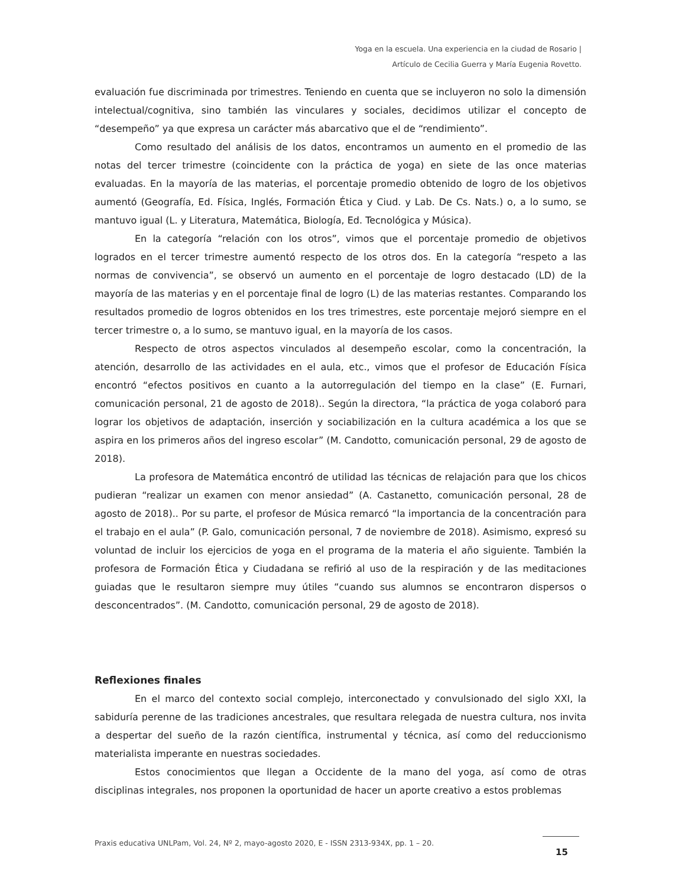Yoga en la escuela. Una experiencia en la ciudad de Rosario |
Artículo de Cecilia Guerra y María Eugenia Rovetto.
evaluación fue discriminada por trimestres. Teniendo en cuenta que se incluyeron no solo la dimensión intelectual/cognitiva, sino también las vinculares y sociales, decidimos utilizar el concepto de “desempeño” ya que expresa un carácter más abarcativo que el de “rendimiento”.
Como resultado del análisis de los datos, encontramos un aumento en el promedio de las notas del tercer trimestre (coincidente con la práctica de yoga) en siete de las once materias evaluadas. En la mayoría de las materias, el porcentaje promedio obtenido de logro de los objetivos aumentó (Geografía, Ed. Física, Inglés, Formación Ética y Ciud. y Lab. De Cs. Nats.) o, a lo sumo, se mantuvo igual (L. y Literatura, Matemática, Biología, Ed. Tecnológica y Música).
En la categoría “relación con los otros”, vimos que el porcentaje promedio de objetivos logrados en el tercer trimestre aumentó respecto de los otros dos. En la categoría “respeto a las normas de convivencia”, se observó un aumento en el porcentaje de logro destacado (LD) de la mayoría de las materias y en el porcentaje final de logro (L) de las materias restantes. Comparando los resultados promedio de logros obtenidos en los tres trimestres, este porcentaje mejoró siempre en el tercer trimestre o, a lo sumo, se mantuvo igual, en la mayoría de los casos.
Respecto de otros aspectos vinculados al desempeño escolar, como la concentración, la atención, desarrollo de las actividades en el aula, etc., vimos que el profesor de Educación Física encontró “efectos positivos en cuanto a la autorregulación del tiempo en la clase” (E. Furnari, comunicación personal, 21 de agosto de 2018).. Según la directora, “la práctica de yoga colaboró para lograr los objetivos de adaptación, inserción y sociabilización en la cultura académica a los que se aspira en los primeros años del ingreso escolar” (M. Candotto, comunicación personal, 29 de agosto de 2018).
La profesora de Matemática encontró de utilidad las técnicas de relajación para que los chicos pudieran “realizar un examen con menor ansiedad” (A. Castanetto, comunicación personal, 28 de agosto de 2018).. Por su parte, el profesor de Música remarcó “la importancia de la concentración para el trabajo en el aula” (P. Galo, comunicación personal, 7 de noviembre de 2018). Asimismo, expresó su voluntad de incluir los ejercicios de yoga en el programa de la materia el año siguiente. También la profesora de Formación Ética y Ciudadana se refirió al uso de la respiración y de las meditaciones guiadas que le resultaron siempre muy útiles “cuando sus alumnos se encontraron dispersos o desconcentrados”. (M. Candotto, comunicación personal, 29 de agosto de 2018).
Reflexiones finales
En el marco del contexto social complejo, interconectado y convulsionado del siglo XXI, la sabiduría perenne de las tradiciones ancestrales, que resultara relegada de nuestra cultura, nos invita a despertar del sueño de la razón científica, instrumental y técnica, así como del reduccionismo materialista imperante en nuestras sociedades.
Estos conocimientos que llegan a Occidente de la mano del yoga, así como de otras disciplinas integrales, nos proponen la oportunidad de hacer un aporte creativo a estos problemas
Praxis educativa UNLPam, Vol. 24, Nº 2, mayo-agosto 2020, E - ISSN 2313-934X, pp. 1 – 20.
15